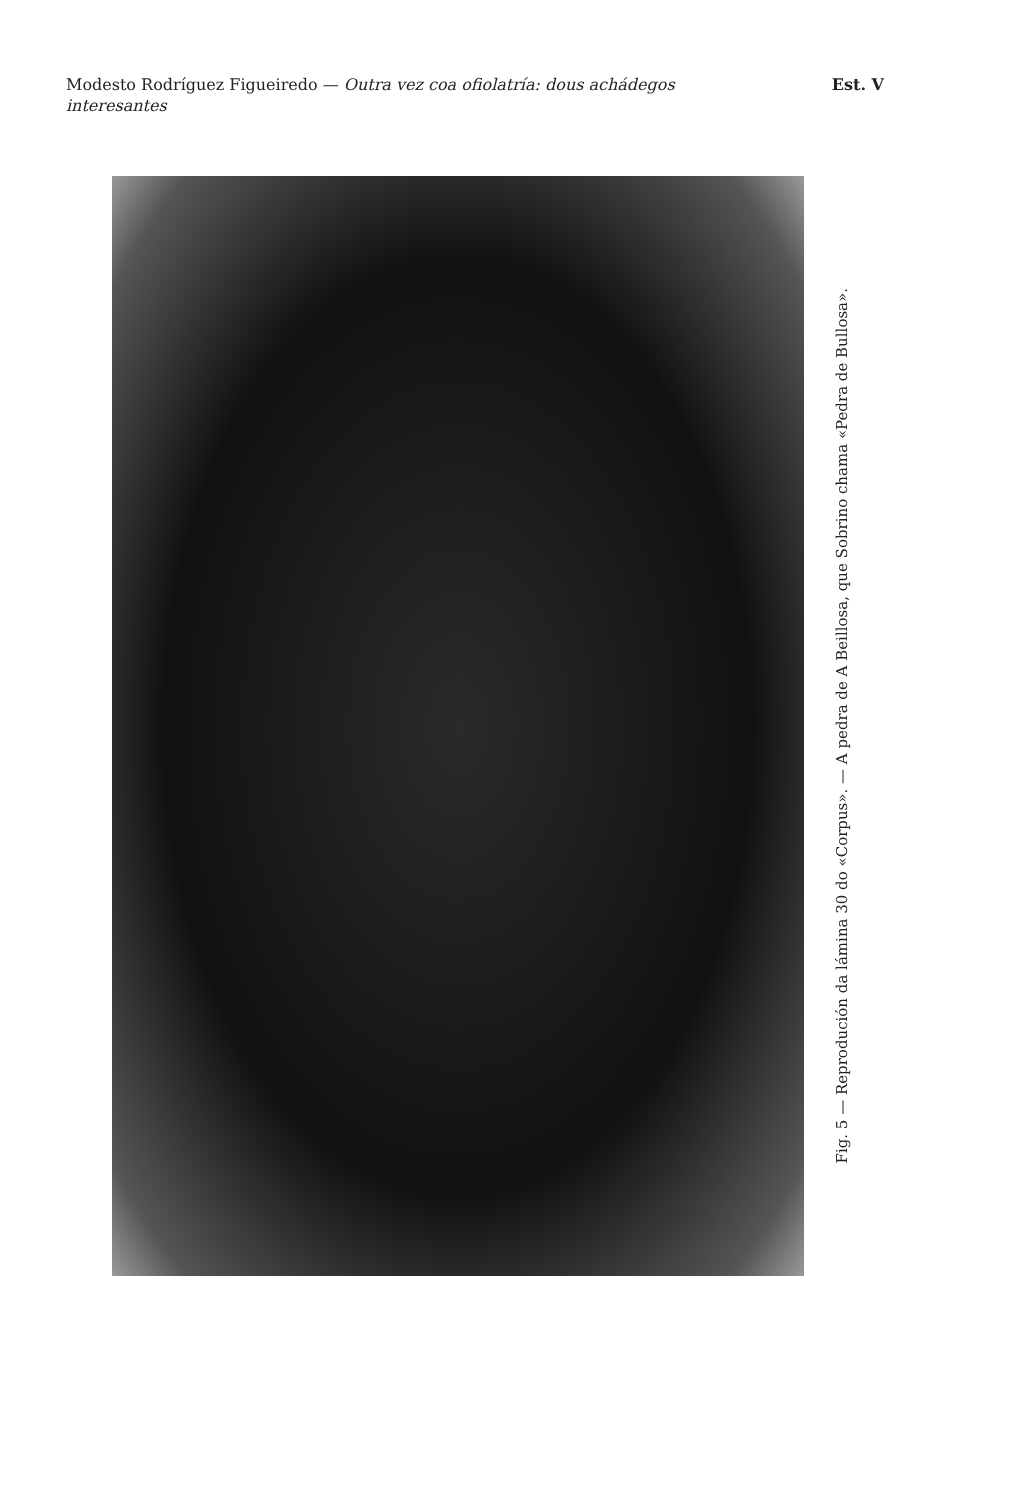Modesto Rodríguez Figueiredo — Outra vez coa ofiolatría: dous achádegos interesantes
Est. V
Fig. 5 — Reprodución da lámina 30 do «Corpus». — A pedra de A Beillosa, que Sobrino chama «Pedra de Bullosa».